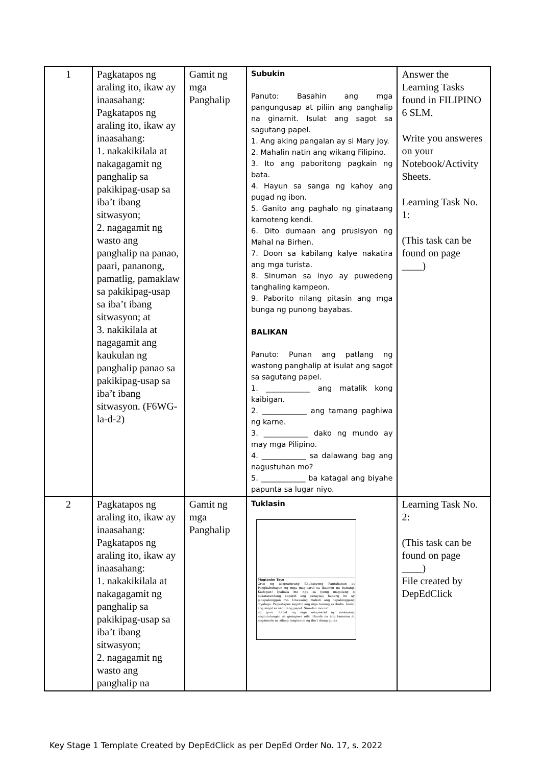| 1 | Pagkatapos ng araling ito, ikaw ay inaasahang: Pagkatapos ng araling ito, ikaw ay inaasahang: 1. nakakikilala at nakagagamit ng panghalip sa pakikipag-usap sa iba’t ibang sitwasyon; 2. nagagamit ng wasto ang panghalip na panao, paari, pananong, pamatlig, pamaklaw sa pakikipag-usap sa iba’t ibang sitwasyon; at 3. nakikilala at nagagamit ang kaukulan ng panghalip panao sa pakikipag-usap sa iba’t ibang sitwasyon. (F6WG-la-d-2) | Gamit ng mga Panghalip | Subukin Panuto: Basahin ang mga pangungusap at piliin ang panghalip na ginamit. Isulat ang sagot sa sagutang papel. 1. Ang aking pangalan ay si Mary Joy. 2. Mahalin natin ang wikang Filipino. 3. Ito ang paboritong pagkain ng bata. 4. Hayun sa sanga ng kahoy ang pugad ng ibon. 5. Ganito ang paghalo ng ginataang kamoteng kendi. 6. Dito dumaan ang prusisyon ng Mahal na Birhen. 7. Doon sa kabilang kalye nakatira ang mga turista. 8. Sinuman sa inyo ay puwedeng tanghaling kampeon. 9. Paborito nilang pitasin ang mga bunga ng punong bayabas. BALIKAN Panuto: Punan ang patlang ng wastong panghalip at isulat ang sagot sa sagutang papel. 1. ____________ ang matalik kong kaibigan. 2. ____________ ang tamang paghiwa ng karne. 3. ____________ dako ng mundo ay may mga Pilipino. 4. ____________ sa dalawang bag ang nagustuhan mo? 5. ____________ ba katagal ang biyahe papunta sa lugar niyo. | Answer the Learning Tasks found in FILIPINO 6 SLM. Write you answeres on your Notebook/Activity Sheets. Learning Task No. 1: (This task can be found on page ____) |
| 2 | Pagkatapos ng araling ito, ikaw ay inaasahang: Pagkatapos ng araling ito, ikaw ay inaasahang: 1. nakakikilala at nakagagamit ng panghalip sa pakikipag-usap sa iba’t ibang sitwasyon; 2. nagagamit ng wasto ang panghalip na | Gamit ng mga Panghalip | Tuklasin Magtanim Tayo Oras ng asignaturang Edukasyong Pantahanan at Pangkabuhayan ng mga mag-aaral sa ikaanim na baitang. Kaibigan! Ipabasa mo nga sa iyong magulang o nakatatandang kapatid ang sanaysay habang ito ay pinapakinggan mo. Unawaing mabuti ang napakinggang diyalogo. Pagkatapos sagutin ang mga tanong sa ibaba. Isulat ang sagot sa sagutang papel. Simulan mo na! ng guro. Lahat ng mga mag-aaral ay masayang nagtutulungan sa ginagawa nila. Handa na ang taniman at nagsimula na silang magtanim ng iba't ibang gulay. | Learning Task No. 2: (This task can be found on page ____) File created by DepEdClick |
Key Stage 1 Template Created by DepEdClick as per DepEd Order No. 17, s. 2022